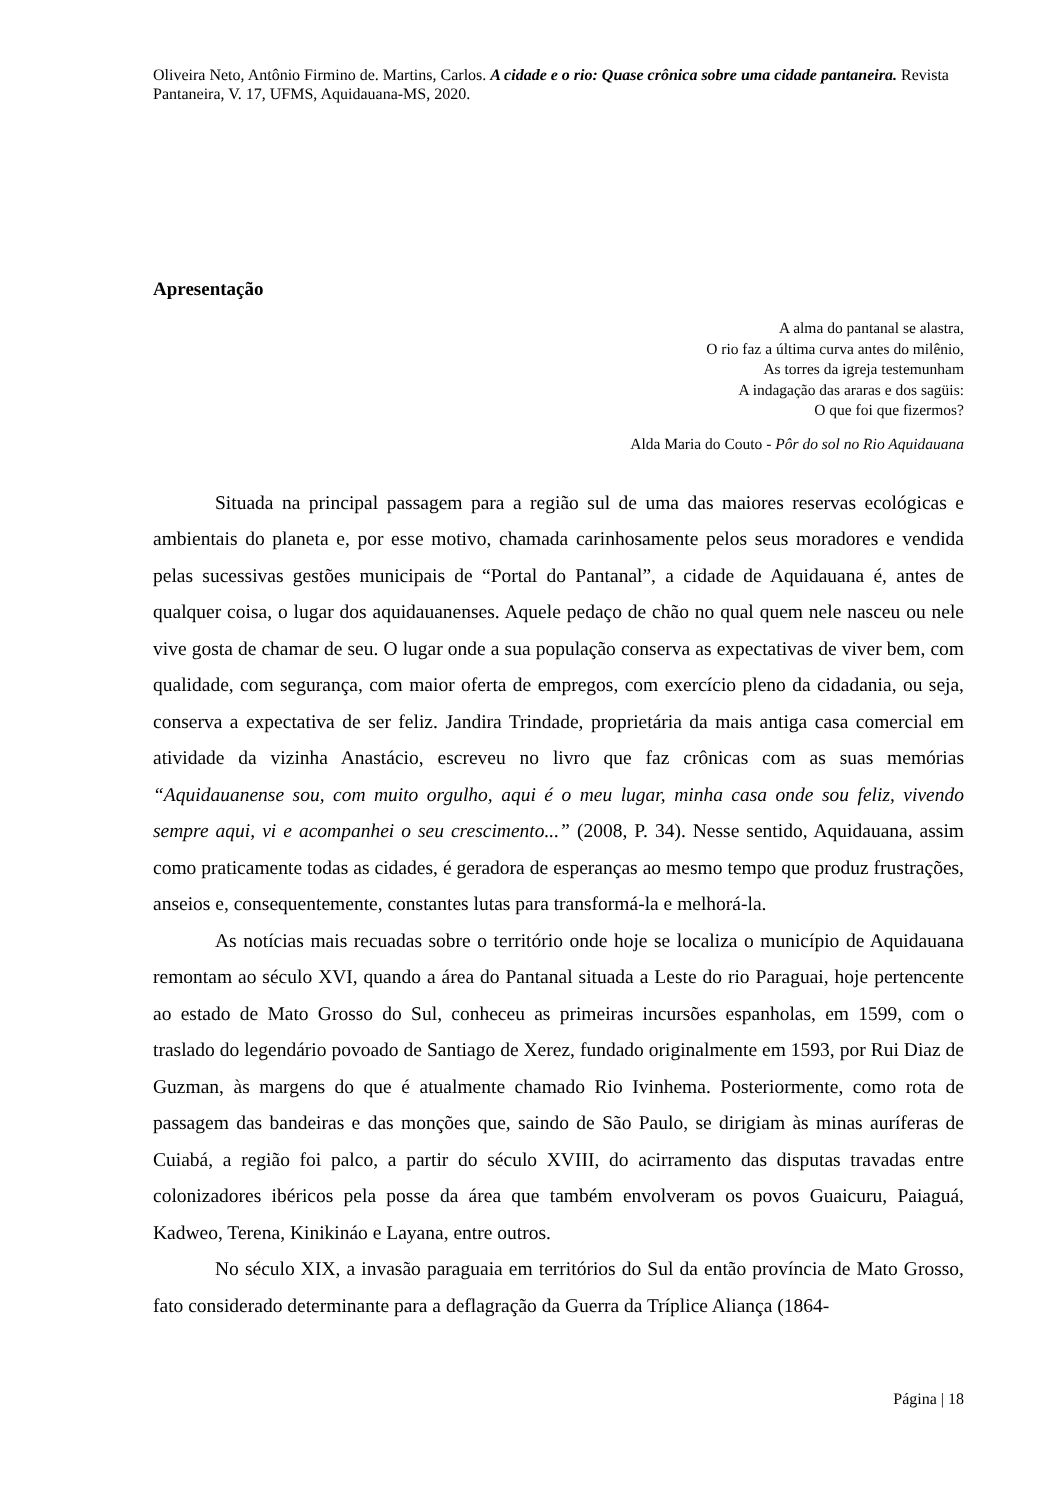Oliveira Neto, Antônio Firmino de. Martins, Carlos. A cidade e o rio: Quase crônica sobre uma cidade pantaneira. Revista Pantaneira, V. 17, UFMS, Aquidauana-MS, 2020.
Apresentação
A alma do pantanal se alastra,
O rio faz a última curva antes do milênio,
As torres da igreja testemunham
A indagação das araras e dos sagüis:
O que foi que fizermos?
Alda Maria do Couto - Pôr do sol no Rio Aquidauana
Situada na principal passagem para a região sul de uma das maiores reservas ecológicas e ambientais do planeta e, por esse motivo, chamada carinhosamente pelos seus moradores e vendida pelas sucessivas gestões municipais de “Portal do Pantanal”, a cidade de Aquidauana é, antes de qualquer coisa, o lugar dos aquidauanenses. Aquele pedaço de chão no qual quem nele nasceu ou nele vive gosta de chamar de seu. O lugar onde a sua população conserva as expectativas de viver bem, com qualidade, com segurança, com maior oferta de empregos, com exercício pleno da cidadania, ou seja, conserva a expectativa de ser feliz. Jandira Trindade, proprietária da mais antiga casa comercial em atividade da vizinha Anastácio, escreveu no livro que faz crônicas com as suas memórias “Aquidauanense sou, com muito orgulho, aqui é o meu lugar, minha casa onde sou feliz, vivendo sempre aqui, vi e acompanhei o seu crescimento...” (2008, P. 34). Nesse sentido, Aquidauana, assim como praticamente todas as cidades, é geradora de esperanças ao mesmo tempo que produz frustrações, anseios e, consequentemente, constantes lutas para transformá-la e melhorá-la.
As notícias mais recuadas sobre o território onde hoje se localiza o município de Aquidauana remontam ao século XVI, quando a área do Pantanal situada a Leste do rio Paraguai, hoje pertencente ao estado de Mato Grosso do Sul, conheceu as primeiras incursões espanholas, em 1599, com o traslado do legendário povoado de Santiago de Xerez, fundado originalmente em 1593, por Rui Diaz de Guzman, às margens do que é atualmente chamado Rio Ivinhema. Posteriormente, como rota de passagem das bandeiras e das monções que, saindo de São Paulo, se dirigiam às minas auríferas de Cuiabá, a região foi palco, a partir do século XVIII, do acirramento das disputas travadas entre colonizadores ibéricos pela posse da área que também envolveram os povos Guaicuru, Paiaguá, Kadweo, Terena, Kinikináo e Layana, entre outros.
No século XIX, a invasão paraguaia em territórios do Sul da então província de Mato Grosso, fato considerado determinante para a deflagração da Guerra da Tríplice Aliança (1864-
Página | 18